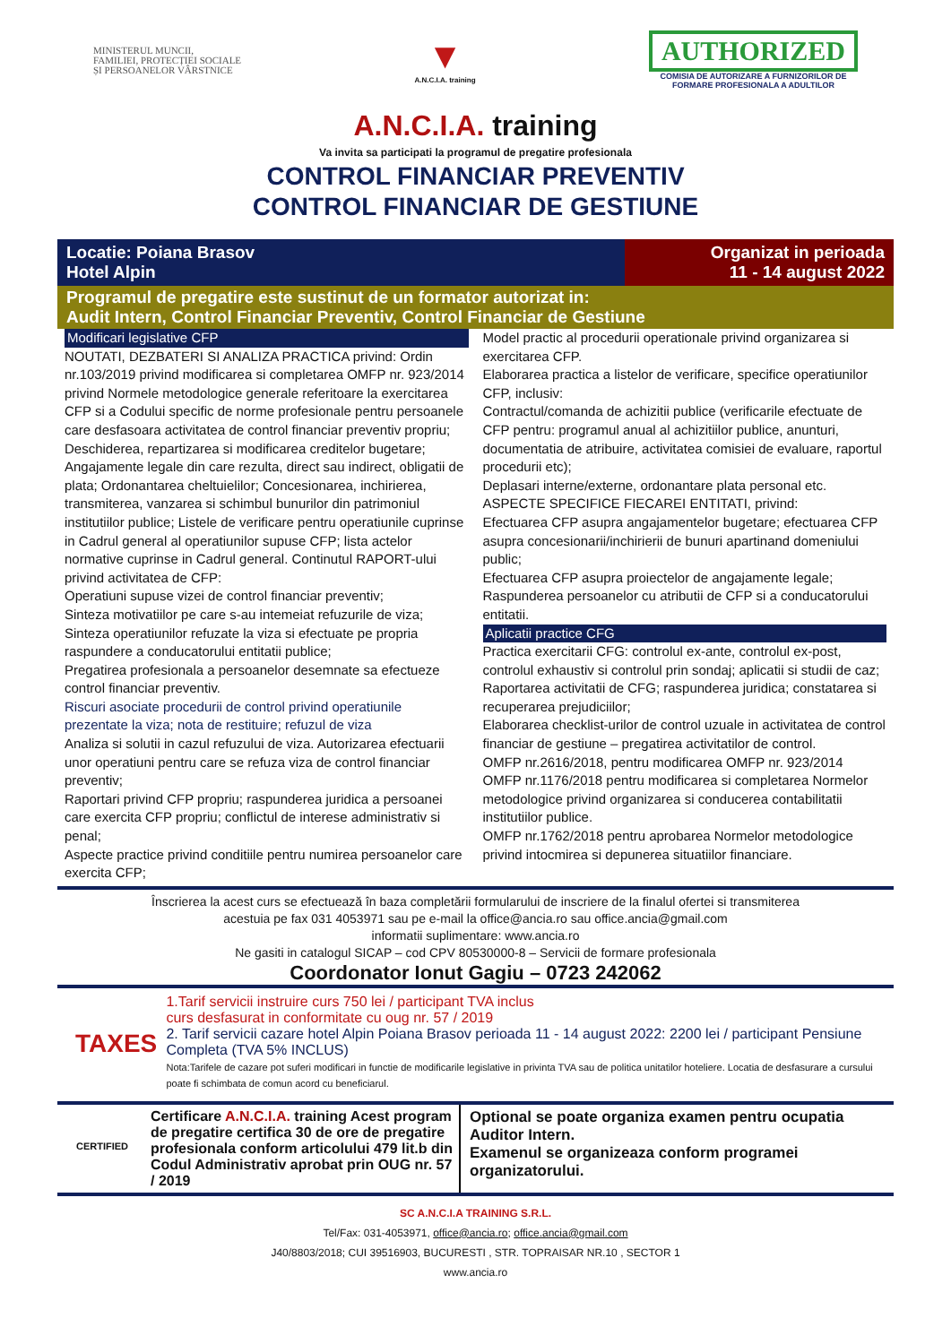MINISTERUL MUNCII,
FAMILIEI, PROTECȚIEI SOCIALE
ȘI PERSOANELOR VÂRSTNICE
▼
A.N.C.I.A. training
AUTHORIZED
COMISIA DE AUTORIZARE A FURNIZORILOR DE
FORMARE PROFESIONALA A ADULTILOR
A.N.C.I.A. training
Va invita sa participati la programul de pregatire profesionala
CONTROL FINANCIAR PREVENTIV
CONTROL FINANCIAR DE GESTIUNE
Locatie: Poiana Brasov
Hotel Alpin
Organizat in perioada
11 - 14 august 2022
Programul de pregatire este sustinut de un formator autorizat in:
Audit Intern, Control Financiar Preventiv, Control Financiar de Gestiune
Modificari legislative CFP
NOUTATI, DEZBATERI SI ANALIZA PRACTICA privind: Ordin nr.103/2019 privind modificarea si completarea OMFP nr. 923/2014 privind Normele metodologice generale referitoare la exercitarea CFP si a Codului specific de norme profesionale pentru persoanele care desfasoara activitatea de control financiar preventiv propriu;
Deschiderea, repartizarea si modificarea creditelor bugetare;
Angajamente legale din care rezulta, direct sau indirect, obligatii de plata; Ordonantarea cheltuielilor; Concesionarea, inchirierea, transmiterea, vanzarea si schimbul bunurilor din patrimoniul institutiilor publice; Listele de verificare pentru operatiunile cuprinse in Cadrul general al operatiunilor supuse CFP; lista actelor normative cuprinse in Cadrul general. Continutul RAPORT-ului privind activitatea de CFP:
Operatiuni supuse vizei de control financiar preventiv;
Sinteza motivatiilor pe care s-au intemeiat refuzurile de viza;
Sinteza operatiunilor refuzate la viza si efectuate pe propria raspundere a conducatorului entitatii publice;
Pregatirea profesionala a persoanelor desemnate sa efectueze control financiar preventiv.
Riscuri asociate procedurii de control privind operatiunile prezentate la viza; nota de restituire; refuzul de viza
Analiza si solutii in cazul refuzului de viza. Autorizarea efectuarii unor operatiuni pentru care se refuza viza de control financiar preventiv;
Raportari privind CFP propriu; raspunderea juridica a persoanei care exercita CFP propriu; conflictul de interese administrativ si penal;
Aspecte practice privind conditiile pentru numirea persoanelor care exercita CFP;
Model practic al procedurii operationale privind organizarea si exercitarea CFP.
Elaborarea practica a listelor de verificare, specifice operatiunilor CFP, inclusiv:
Contractul/comanda de achizitii publice (verificarile efectuate de CFP pentru: programul anual al achizitiilor publice, anunturi, documentatia de atribuire, activitatea comisiei de evaluare, raportul procedurii etc);
Deplasari interne/externe, ordonantare plata personal etc.
ASPECTE SPECIFICE FIECAREI ENTITATI, privind:
Efectuarea CFP asupra angajamentelor bugetare; efectuarea CFP asupra concesionarii/inchirierii de bunuri apartinand domeniului public;
Efectuarea CFP asupra proiectelor de angajamente legale;
Raspunderea persoanelor cu atributii de CFP si a conducatorului entitatii.
Aplicatii practice CFG
Practica exercitarii CFG: controlul ex-ante, controlul ex-post, controlul exhaustiv si controlul prin sondaj; aplicatii si studii de caz;
Raportarea activitatii de CFG; raspunderea juridica; constatarea si recuperarea prejudiciilor;
Elaborarea checklist-urilor de control uzuale in activitatea de control financiar de gestiune – pregatirea activitatilor de control.
OMFP nr.2616/2018, pentru modificarea OMFP nr. 923/2014
OMFP nr.1176/2018 pentru modificarea si completarea Normelor metodologice privind organizarea si conducerea contabilitatii institutiilor publice.
OMFP nr.1762/2018 pentru aprobarea Normelor metodologice privind intocmirea si depunerea situatiilor financiare.
Înscrierea la acest curs se efectuează în baza completării formularului de inscriere de la finalul ofertei si transmiterea
acestuia pe fax 031 4053971 sau pe e-mail la office@ancia.ro sau office.ancia@gmail.com
informatii suplimentare: www.ancia.ro
Ne gasiti in catalogul SICAP – cod CPV 80530000-8 – Servicii de formare profesionala
Coordonator Ionut Gagiu – 0723 242062
TAXES
1.Tarif servicii instruire curs 750 lei / participant TVA inclus
curs desfasurat in conformitate cu oug nr. 57 / 2019
2. Tarif servicii cazare hotel Alpin Poiana Brasov perioada 11 - 14 august 2022: 2200 lei / participant Pensiune Completa (TVA 5% INCLUS)
Nota:Tarifele de cazare pot suferi modificari in functie de modificarile legislative in privinta TVA sau de politica unitatilor hoteliere. Locatia de desfasurare a cursului poate fi schimbata de comun acord cu beneficiarul.
CERTIFIED
Certificare A.N.C.I.A. training Acest program de pregatire certifica 30 de ore de pregatire profesionala conform articolului 479 lit.b din Codul Administrativ aprobat prin OUG nr. 57 / 2019
Optional se poate organiza examen pentru ocupatia Auditor Intern.
Examenul se organizeaza conform programei organizatorului.
SC A.N.C.I.A TRAINING S.R.L.
Tel/Fax: 031-4053971, office@ancia.ro; office.ancia@gmail.com
J40/8803/2018; CUI 39516903, BUCURESTI , STR. TOPRAISAR NR.10 , SECTOR 1
www.ancia.ro